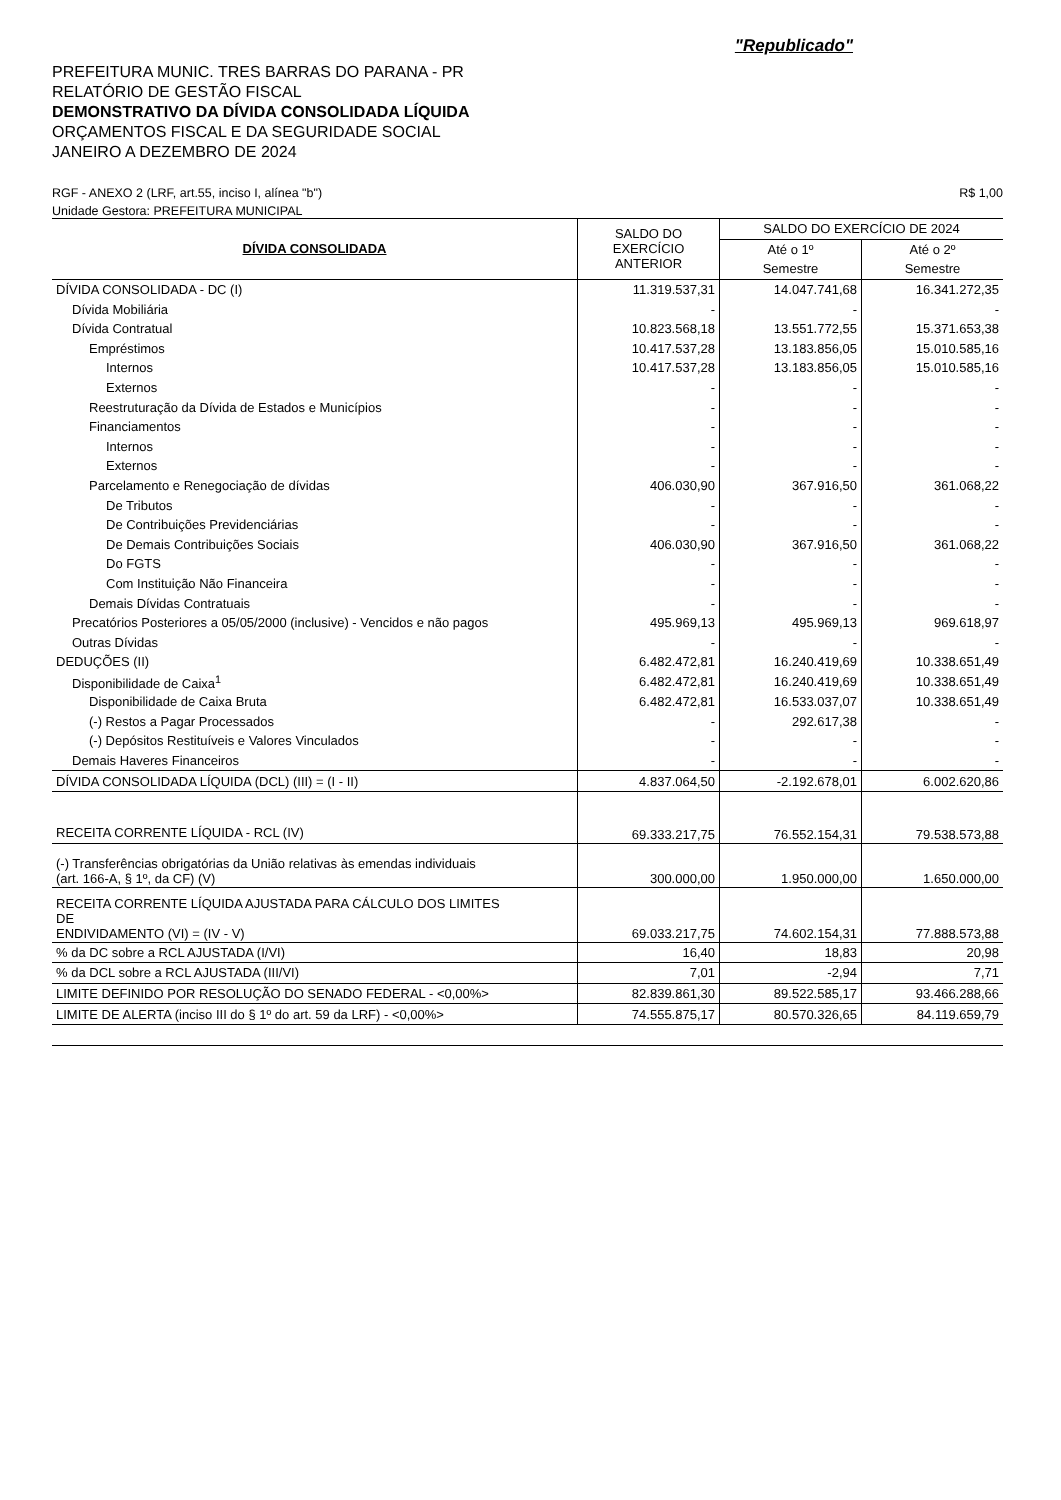"Republicado"
PREFEITURA MUNIC. TRES BARRAS DO PARANA - PR
RELATÓRIO DE GESTÃO FISCAL
DEMONSTRATIVO DA DÍVIDA CONSOLIDADA LÍQUIDA
ORÇAMENTOS FISCAL E DA SEGURIDADE SOCIAL
JANEIRO A DEZEMBRO DE 2024
RGF - ANEXO 2 (LRF, art.55, inciso I, alínea "b") R$ 1,00
Unidade Gestora: PREFEITURA MUNICIPAL
| DÍVIDA CONSOLIDADA | SALDO DO EXERCÍCIO ANTERIOR | SALDO DO EXERCÍCIO DE 2024 | |
| --- | --- | --- | --- |
| | | Até o 1º | Até o 2º |
| | | Semestre | Semestre |
| DÍVIDA CONSOLIDADA - DC (I) | 11.319.537,31 | 14.047.741,68 | 16.341.272,35 |
| Dívida Mobiliária | - | - | - |
| Dívida Contratual | 10.823.568,18 | 13.551.772,55 | 15.371.653,38 |
| Empréstimos | 10.417.537,28 | 13.183.856,05 | 15.010.585,16 |
| Internos | 10.417.537,28 | 13.183.856,05 | 15.010.585,16 |
| Externos | - | - | - |
| Reestruturação da Dívida de Estados e Municípios | - | - | - |
| Financiamentos | - | - | - |
| Internos | - | - | - |
| Externos | - | - | - |
| Parcelamento e Renegociação de dívidas | 406.030,90 | 367.916,50 | 361.068,22 |
| De Tributos | - | - | - |
| De Contribuições Previdenciárias | - | - | - |
| De Demais Contribuições Sociais | 406.030,90 | 367.916,50 | 361.068,22 |
| Do FGTS | - | - | - |
| Com Instituição Não Financeira | - | - | - |
| Demais Dívidas Contratuais | - | - | - |
| Precatórios Posteriores a 05/05/2000 (inclusive) - Vencidos e não pagos | 495.969,13 | 495.969,13 | 969.618,97 |
| Outras Dívidas | - | - | - |
| DEDUÇÕES (II) | 6.482.472,81 | 16.240.419,69 | 10.338.651,49 |
| Disponibilidade de Caixa<sup>1</sup> | 6.482.472,81 | 16.240.419,69 | 10.338.651,49 |
| Disponibilidade de Caixa Bruta | 6.482.472,81 | 16.533.037,07 | 10.338.651,49 |
| (-) Restos a Pagar Processados | - | 292.617,38 | - |
| (-) Depósitos Restituíveis e Valores Vinculados | - | - | - |
| Demais Haveres Financeiros | - | - | - |
| DÍVIDA CONSOLIDADA LÍQUIDA (DCL) (III) = (I - II) | 4.837.064,50 | -2.192.678,01 | 6.002.620,86 |
| RECEITA CORRENTE LÍQUIDA - RCL (IV) | 69.333.217,75 | 76.552.154,31 | 79.538.573,88 |
| (-) Transferências obrigatórias da União relativas às emendas individuais (art. 166-A, § 1º, da CF) (V) | 300.000,00 | 1.950.000,00 | 1.650.000,00 |
| RECEITA CORRENTE LÍQUIDA AJUSTADA PARA CÁLCULO DOS LIMITES DE ENDIVIDAMENTO (VI) = (IV - V) | 69.033.217,75 | 74.602.154,31 | 77.888.573,88 |
| % da DC sobre a RCL AJUSTADA (I/VI) | 16,40 | 18,83 | 20,98 |
| % da DCL sobre a RCL AJUSTADA (III/VI) | 7,01 | -2,94 | 7,71 |
| LIMITE DEFINIDO POR RESOLUÇÃO DO SENADO FEDERAL - <0,00%> | 82.839.861,30 | 89.522.585,17 | 93.466.288,66 |
| LIMITE DE ALERTA (inciso III do § 1º do art. 59 da LRF) - <0,00%> | 74.555.875,17 | 80.570.326,65 | 84.119.659,79 |